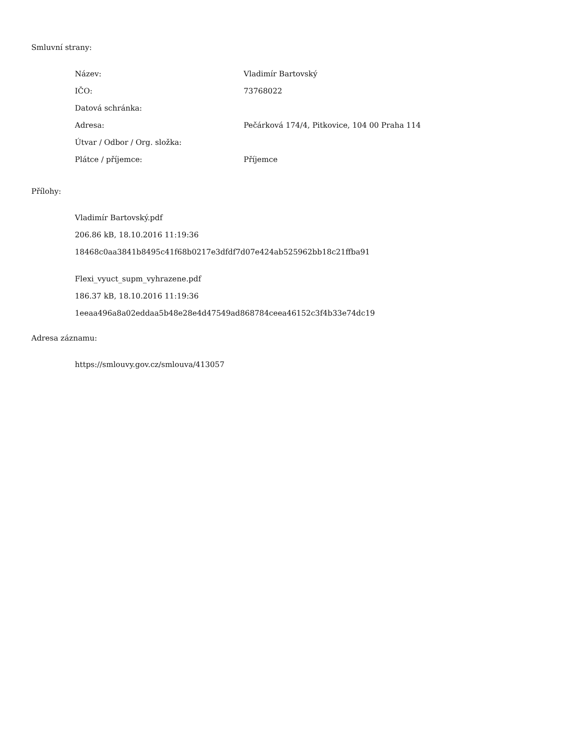Smluvní strany:
| Název: | Vladimír Bartovský |
| IČO: | 73768022 |
| Datová schránka: | |
| Adresa: | Pečárková 174/4, Pitkovice, 104 00 Praha 114 |
| Útvar / Odbor / Org. složka: | |
| Plátce / příjemce: | Příjemce |
Přílohy:
Vladimír Bartovský.pdf
206.86 kB, 18.10.2016 11:19:36
18468c0aa3841b8495c41f68b0217e3dfdf7d07e424ab525962bb18c21ffba91
Flexi_vyuct_supm_vyhrazene.pdf
186.37 kB, 18.10.2016 11:19:36
1eeaa496a8a02eddaa5b48e28e4d47549ad868784ceea46152c3f4b33e74dc19
Adresa záznamu:
https://smlouvy.gov.cz/smlouva/413057